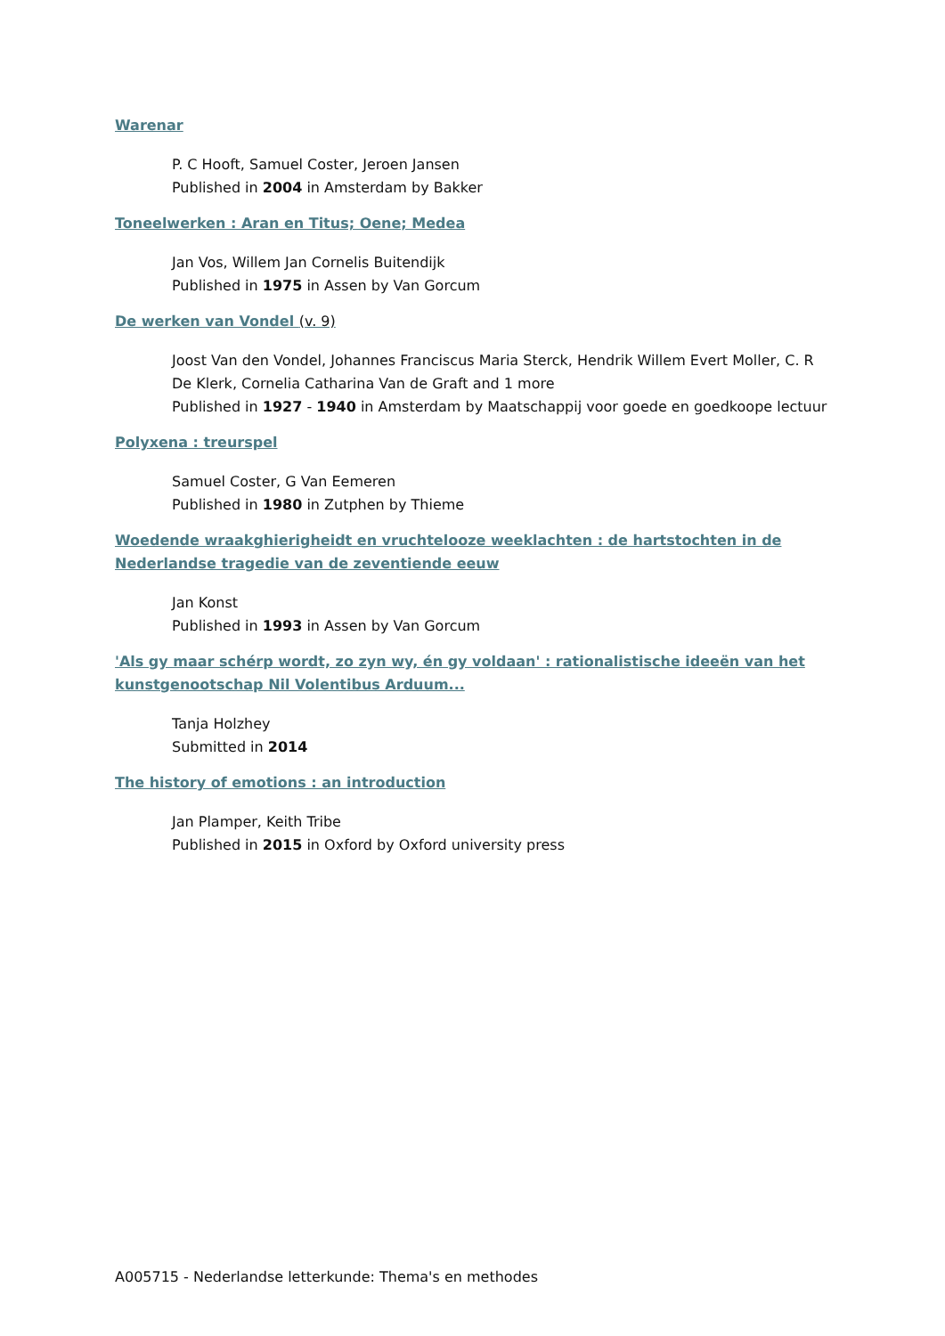Warenar
P. C Hooft, Samuel Coster, Jeroen Jansen
Published in 2004 in Amsterdam by Bakker
Toneelwerken : Aran en Titus; Oene; Medea
Jan Vos, Willem Jan Cornelis Buitendijk
Published in 1975 in Assen by Van Gorcum
De werken van Vondel (v. 9)
Joost Van den Vondel, Johannes Franciscus Maria Sterck, Hendrik Willem Evert Moller, C. R De Klerk, Cornelia Catharina Van de Graft and 1 more
Published in 1927 - 1940 in Amsterdam by Maatschappij voor goede en goedkoope lectuur
Polyxena : treurspel
Samuel Coster, G Van Eemeren
Published in 1980 in Zutphen by Thieme
Woedende wraakghierigheidt en vruchtelooze weeklachten : de hartstochten in de Nederlandse tragedie van de zeventiende eeuw
Jan Konst
Published in 1993 in Assen by Van Gorcum
'Als gy maar schérp wordt, zo zyn wy, én gy voldaan' : rationalistische ideeën van het kunstgenootschap Nil Volentibus Arduum...
Tanja Holzhey
Submitted in 2014
The history of emotions : an introduction
Jan Plamper, Keith Tribe
Published in 2015 in Oxford by Oxford university press
A005715 - Nederlandse letterkunde: Thema's en methodes